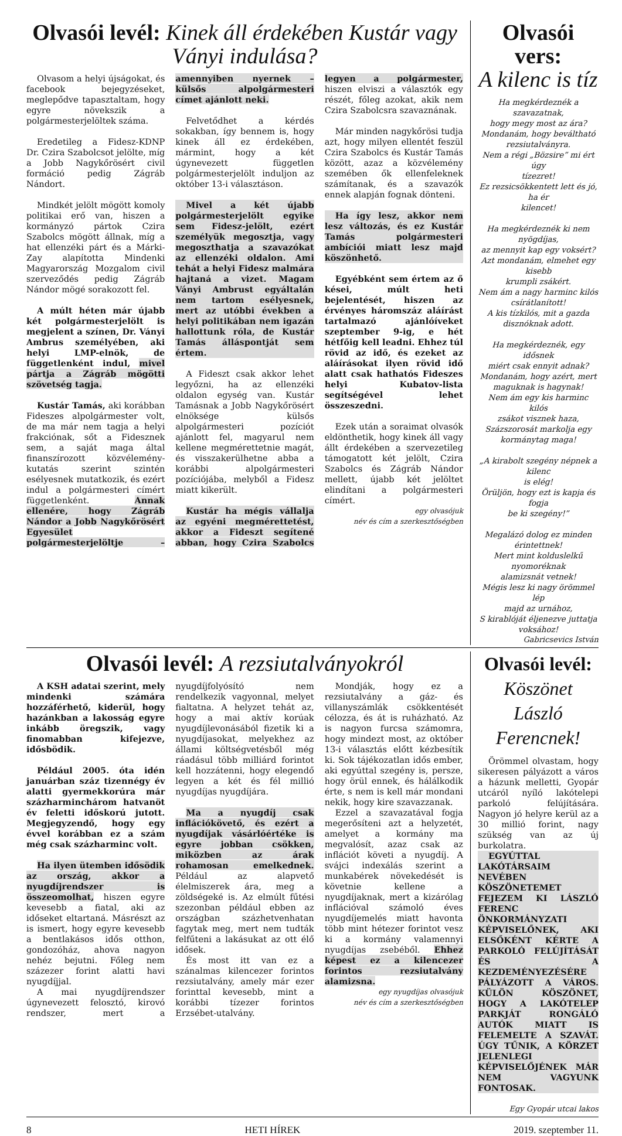Olvasói levél: Kinek áll érdekében Kustár vagy Ványi indulása?
Olvasom a helyi újságokat, és facebook bejegyzéseket, meglepődve tapasztaltam, hogy egyre növekszik a polgármesterjelöltek száma.
Eredetileg a Fidesz-KDNP Dr. Czira Szabolcsot jelölte, míg a Jobb Nagykőrösért civil formáció pedig Zágráb Nándort.
Mindkét jelölt mögött komoly politikai erő van, hiszen a kormányzó pártok Czira Szabolcs mögött állnak, míg a hat ellenzéki párt és a Márki-Zay alapította Mindenki Magyarország Mozgalom civil szerveződés pedig Zágráb Nándor mögé sorakozott fel.
A múlt héten már újabb két polgármesterjelölt is megjelent a színen, Dr. Ványi Ambrus személyében, aki helyi LMP-elnök, de függetlenként indul, mivel pártja a Zágráb mögötti szövetség tagja.
Kustár Tamás, aki korábban Fideszes alpolgármester volt, de ma már nem tagja a helyi frakciónak, sőt a Fidesznek sem, a saját maga által finanszírozott közvélemény-kutatás szerint szintén esélyesnek mutatkozik, és ezért indul a polgármesteri címért függetlenként. Annak ellenére, hogy Zágráb Nándor a Jobb Nagykőrösért Egyesület polgármesterjelöltje – amennyiben nyernek – külsős alpolgármesteri címet ajánlott neki.
Felvetődhet a kérdés sokakban, így bennem is, hogy kinek áll ez érdekében, mármint, hogy a két úgynevezett független polgármesterjelölt induljon az október 13-i választáson.
Mivel a két újabb polgármesterjelölt egyike sem Fidesz-jelölt, ezért személyük megosztja, vagy megoszthatja a szavazókat az ellenzéki oldalon. Ami tehát a helyi Fidesz malmára hajtaná a vizet. Magam Ványi Ambrust egyáltalán nem tartom esélyesnek, mert az utóbbi években a helyi politikában nem igazán hallottunk róla, de Kustár Tamás álláspontját sem értem.
A Fideszt csak akkor lehet legyőzni, ha az ellenzéki oldalon egység van. Kustár Tamásnak a Jobb Nagykőrösért elnöksége külsős alpolgármesteri pozíciót ajánlott fel, magyarul nem kellene megmérettetnie magát, és visszakerülhetne abba a korábbi alpolgármesteri pozíciójába, melyből a Fidesz miatt kikerült.
Kustár ha mégis vállalja az egyéni megmérettetést, akkor a Fideszt segítené abban, hogy Czira Szabolcs legyen a polgármester, hiszen elviszi a választók egy részét, főleg azokat, akik nem Czira Szabolcsra szavaznának.
Már minden nagykőrösi tudja azt, hogy milyen ellentét feszül Czira Szabolcs és Kustár Tamás között, azaz a közvélemény szemében ők ellenfeleknek számítanak, és a szavazók ennek alapján fognak dönteni.
Ha így lesz, akkor nem lesz változás, és ez Kustár Tamás polgármesteri ambíciói miatt lesz majd köszönhető.
Egyébként sem értem az ő kései, múlt heti bejelentését, hiszen az érvényes háromszáz aláírást tartalmazó ajánlóíveket szeptember 9-ig, e hét hétfőig kell leadni. Ehhez túl rövid az idő, és ezeket az aláírásokat ilyen rövid idő alatt csak hathatós Fideszes helyi Kubatov-lista segítségével lehet összeszedni.
Ezek után a soraimat olvasók eldönthetik, hogy kinek áll vagy állt érdekében a szervezetileg támogatott két jelölt, Czira Szabolcs és Zágráb Nándor mellett, újabb két jelöltet elindítani a polgármesteri címért.
egy olvasójuk
név és cím a szerkesztőségben
Olvasói vers:
A kilenc is tíz
Ha megkérdeznék a szavazatnak,
hogy megy most az ára?
Mondanám, hogy beváltható
rezsiutalványra.
Nem a régi „Bözsire” mi ért úgy
tízezret!
Ez rezsicsökkentett lett és jó, ha ér
kilencet!
Ha megkérdeznék ki nem nyögdíjas,
az mennyit kap egy voksért?
Azt mondanám, elmehet egy kisebb
krumpli zsákért.
Nem ám a nagy harminc kilós
csírátlanított!
A kis tízkilós, mit a gazda
disznóknak adott.
Ha megkérdeznék, egy idősnek
miért csak ennyit adnak?
Mondanám, hogy azért, mert
maguknak is hagynak!
Nem ám egy kis harminc kilós
zsákot visznek haza,
Százszorosát markolja egy
kormánytag maga!
„A kirabolt szegény népnek a kilenc
is elég!
Örüljön, hogy ezt is kapja és fogja
be ki szegény!”
Megalázó dolog ez minden
érintettnek!
Mert mint kolduslelkű nyomoréknak
alamizsnát vetnek!
Mégis lesz ki nagy örömmel lép
majd az urnához,
S kirablóját éljenezve juttatja
voksához!
Gabricsevics István
Olvasói levél: A rezsiutalványokról
A KSH adatai szerint, mely mindenki számára hozzáférhető, kiderül, hogy hazánkban a lakosság egyre inkább öregszik, vagy finomabban kifejezve, idősbödik.
Például 2005. óta idén januárban száz tizennégy év alatti gyermekkorúra már százharminchárom hatvanöt év feletti időskorú jutott. Megjegyzendő, hogy egy évvel korábban ez a szám még csak százharminc volt.
Ha ilyen ütemben idősödik az ország, akkor a nyugdíjrendszer is összeomolhat, hiszen egyre kevesebb a fiatal, aki az időseket eltartaná. Másrészt az is ismert, hogy egyre kevesebb a bentlakásos idős otthon, gondozóház, ahova nagyon nehéz bejutni. Főleg nem százezer forint alatti havi nyugdíjjal.
A mai nyugdíjrendszer úgynevezett felosztó, kirovó rendszer, mert a nyugdíjfolyósító nem rendelkezik vagyonnal, melyet fialtatna. A helyzet tehát az, hogy a mai aktív korúak nyugdíjlevonásából fizetik ki a nyugdíjasokat, melyekhez az állami költségvetésből még ráadásul több milliárd forintot kell hozzátenni, hogy elegendő legyen a két és fél millió nyugdíjas nyugdíjára.
Ma a nyugdíj csak inflációkövető, és ezért a nyugdíjak vásárlóértéke is egyre jobban csökken, miközben az árak rohamosan emelkednek. Például az alapvető élelmiszerek ára, meg a zöldségeké is. Az elmúlt fűtési szezonban például ebben az országban száz­hetvenhatan fagytak meg, mert nem tudták felfűteni a lakásukat az ott élő idősek.
És most itt van ez a szánalmas kilencezer forintos rezsiutalvány, amely már ezer forinttal kevesebb, mint a korábbi tízezer forintos Erzsébet-utalvány.
Mondják, hogy ez a rezsiutalvány a gáz- és villanyszámlák csökkentését célozza, és át is ruházható. Az is nagyon furcsa számomra, hogy mindezt most, az október 13-i választás előtt kézbesítik ki. Sok tájékozatlan idős ember, aki egyúttal szegény is, persze, hogy örül ennek, és hálálkodik érte, s nem is kell már mondani nekik, hogy kire szavazzanak.
Ezzel a szavazatával fogja megerősíteni azt a helyzetét, amelyet a kormány ma megvalósít, azaz csak az inflációt követi a nyugdíj. A svájci indexálás szerint a munkabérek növekedését is követnie kellene a nyugdíjaknak, mert a kizárólag inflációval számoló éves nyugdíjemelés miatt havonta több mint hétezer forintot vesz ki a kormány valamennyi nyugdíjas zsebéből. Ehhez képest ez a kilencezer forintos rezsiutalvány alamizsna.
egy nyugdíjas olvasójuk
név és cím a szerkesztőségben
Olvasói levél:
Köszönet László Ferencnek!
Örömmel olvastam, hogy sikeresen pályázott a város a házunk melletti, Gyopár utcáról nyíló lakótelepi parkoló felújítására. Nagyon jó helyre kerül az a 30 millió forint, nagy szükség van az új burkolatra.
EGYÚTTAL LAKÓTÁRSAIM NEVÉBEN KÖSZÖNETEMET FEJEZEM KI LÁSZLÓ FERENC ÖNKORMÁNYZATI KÉPVISELŐNEK, AKI ELSŐKÉNT KÉRTE A PARKOLÓ FELÚJÍTÁSÁT ÉS A KEZDEMÉNYEZÉSÉRE PÁLYÁZOTT A VÁROS. KÜLÖN KÖSZÖNET, HOGY A LAKÓTELEP PARKJÁT RONGÁLÓ AUTÓK MIATT IS FELEMELTE A SZAVÁT. ÚGY TŰNIK, A KÖRZET JELENLEGI KÉPVISELŐJÉNEK MÁR NEM VAGYUNK FONTOSAK.
Egy Gyopár utcai lakos
8 HETI HÍREK 2019. szeptember 11.